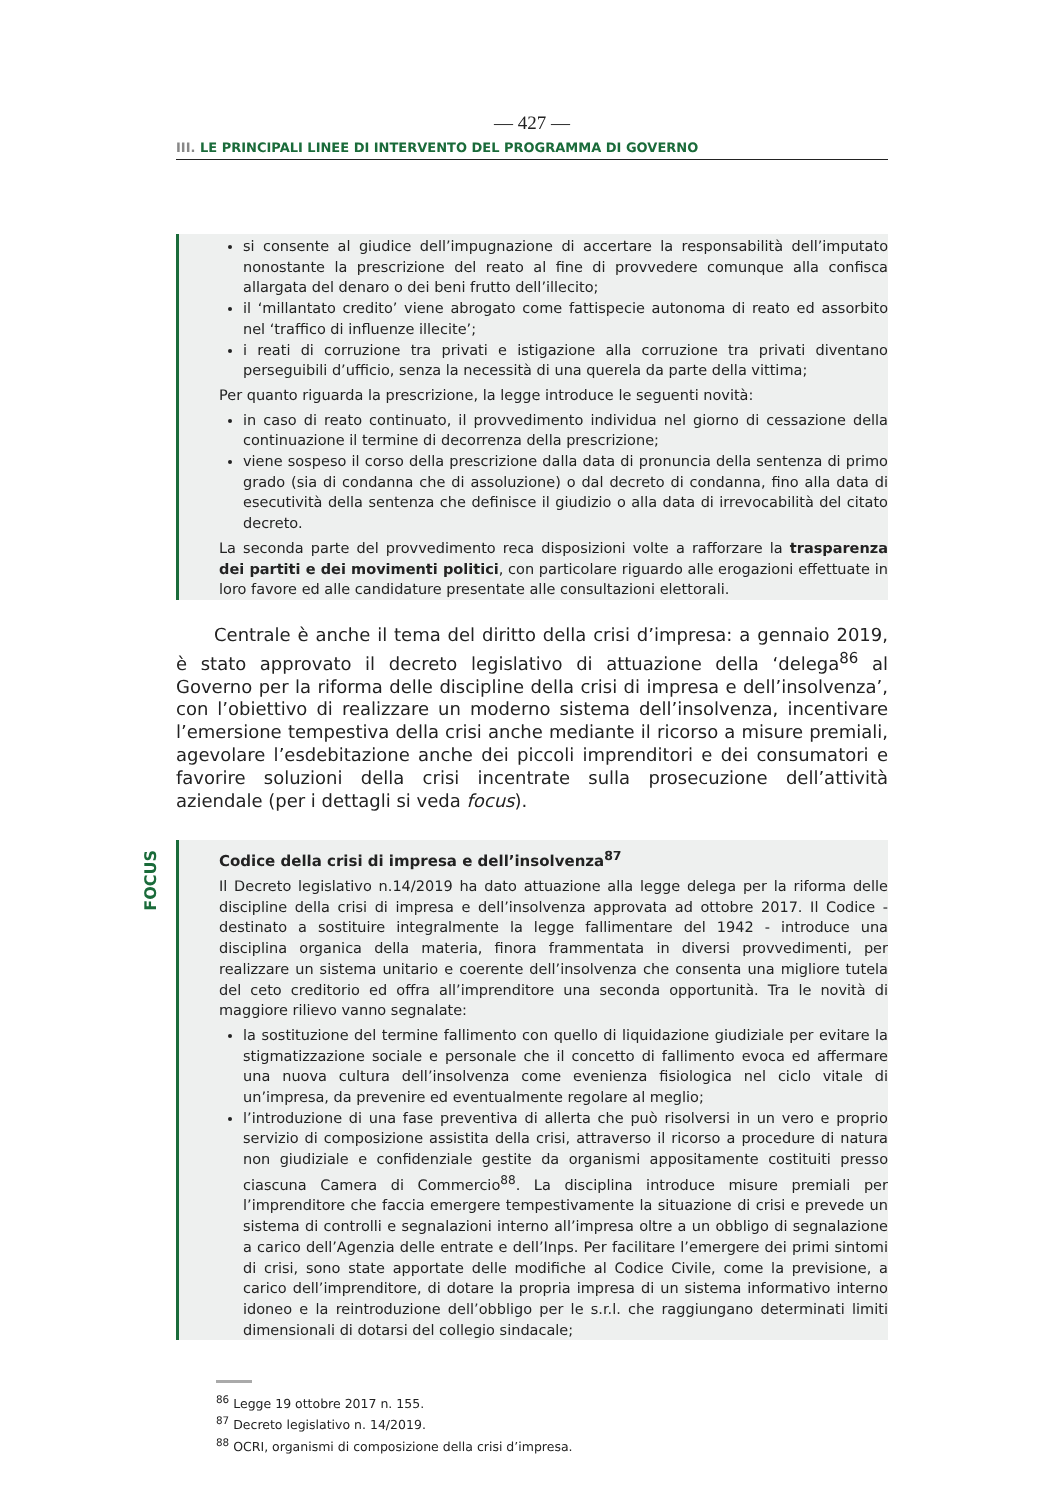— 427 —
III. LE PRINCIPALI LINEE DI INTERVENTO DEL PROGRAMMA DI GOVERNO
si consente al giudice dell’impugnazione di accertare la responsabilità dell’imputato nonostante la prescrizione del reato al fine di provvedere comunque alla confisca allargata del denaro o dei beni frutto dell’illecito;
il ‘millantato credito’ viene abrogato come fattispecie autonoma di reato ed assorbito nel ‘traffico di influenze illecite’;
i reati di corruzione tra privati e istigazione alla corruzione tra privati diventano perseguibili d’ufficio, senza la necessità di una querela da parte della vittima;
Per quanto riguarda la prescrizione, la legge introduce le seguenti novità:
in caso di reato continuato, il provvedimento individua nel giorno di cessazione della continuazione il termine di decorrenza della prescrizione;
viene sospeso il corso della prescrizione dalla data di pronuncia della sentenza di primo grado (sia di condanna che di assoluzione) o dal decreto di condanna, fino alla data di esecutività della sentenza che definisce il giudizio o alla data di irrevocabilità del citato decreto.
La seconda parte del provvedimento reca disposizioni volte a rafforzare la trasparenza dei partiti e dei movimenti politici, con particolare riguardo alle erogazioni effettuate in loro favore ed alle candidature presentate alle consultazioni elettorali.
Centrale è anche il tema del diritto della crisi d’impresa: a gennaio 2019, è stato approvato il decreto legislativo di attuazione della ‘delega<sup>86</sup> al Governo per la riforma delle discipline della crisi di impresa e dell’insolvenza’, con l’obiettivo di realizzare un moderno sistema dell’insolvenza, incentivare l’emersione tempestiva della crisi anche mediante il ricorso a misure premiali, agevolare l’esdebitazione anche dei piccoli imprenditori e dei consumatori e favorire soluzioni della crisi incentrate sulla prosecuzione dell’attività aziendale (per i dettagli si veda focus).
FOCUS
Codice della crisi di impresa e dell’insolvenza<sup>87</sup>
Il Decreto legislativo n.14/2019 ha dato attuazione alla legge delega per la riforma delle discipline della crisi di impresa e dell’insolvenza approvata ad ottobre 2017. Il Codice - destinato a sostituire integralmente la legge fallimentare del 1942 - introduce una disciplina organica della materia, finora frammentata in diversi provvedimenti, per realizzare un sistema unitario e coerente dell’insolvenza che consenta una migliore tutela del ceto creditorio ed offra all’imprenditore una seconda opportunità. Tra le novità di maggiore rilievo vanno segnalate:
la sostituzione del termine fallimento con quello di liquidazione giudiziale per evitare la stigmatizzazione sociale e personale che il concetto di fallimento evoca ed affermare una nuova cultura dell’insolvenza come evenienza fisiologica nel ciclo vitale di un’impresa, da prevenire ed eventualmente regolare al meglio;
l’introduzione di una fase preventiva di allerta che può risolversi in un vero e proprio servizio di composizione assistita della crisi, attraverso il ricorso a procedure di natura non giudiziale e confidenziale gestite da organismi appositamente costituiti presso ciascuna Camera di Commercio<sup>88</sup>. La disciplina introduce misure premiali per l’imprenditore che faccia emergere tempestivamente la situazione di crisi e prevede un sistema di controlli e segnalazioni interno all’impresa oltre a un obbligo di segnalazione a carico dell’Agenzia delle entrate e dell’Inps. Per facilitare l’emergere dei primi sintomi di crisi, sono state apportate delle modifiche al Codice Civile, come la previsione, a carico dell’imprenditore, di dotare la propria impresa di un sistema informativo interno idoneo e la reintroduzione dell’obbligo per le s.r.l. che raggiungano determinati limiti dimensionali di dotarsi del collegio sindacale;
<sup>86</sup> Legge 19 ottobre 2017 n. 155.
<sup>87</sup> Decreto legislativo n. 14/2019.
<sup>88</sup> OCRI, organismi di composizione della crisi d’impresa.